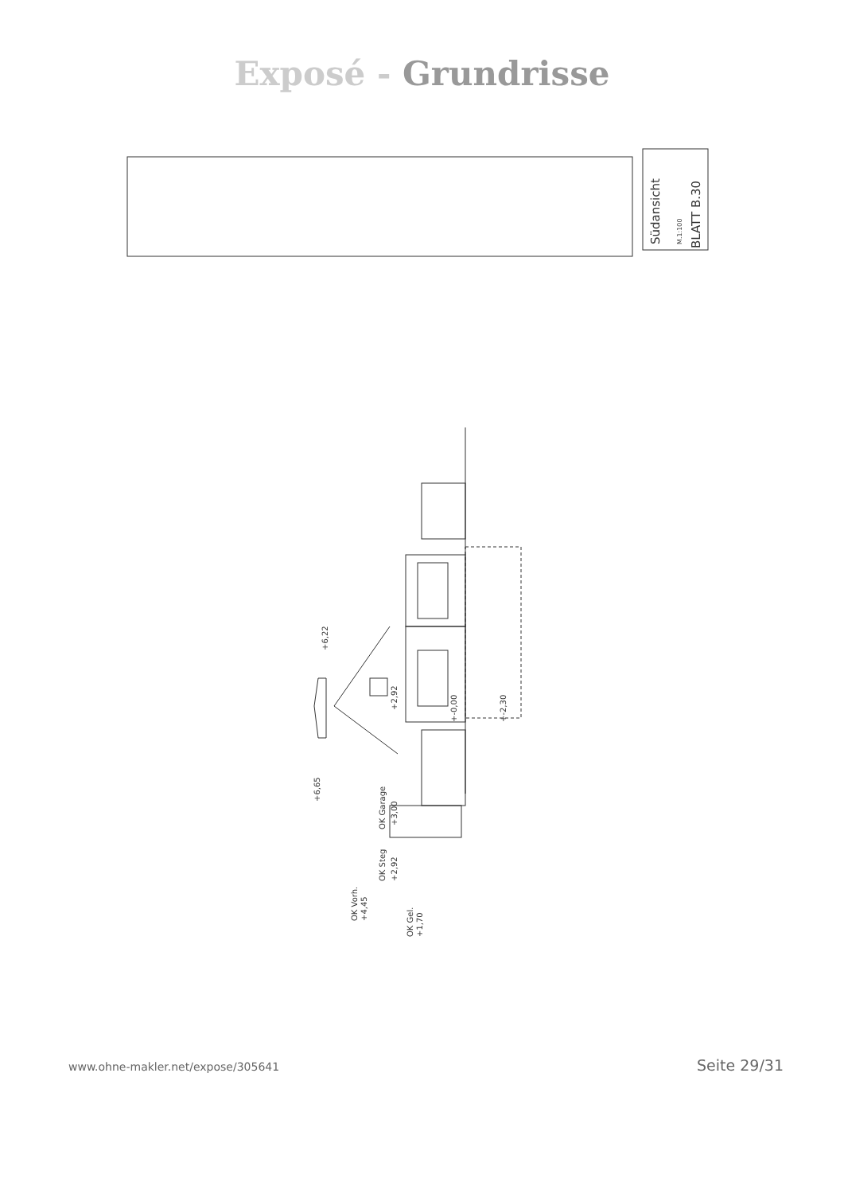Exposé - Grundrisse
Südansicht M.1:100
BLATT B.30
+6,22
+6,65
+2,92
+-0,00 +-2,30
OK Garage +3,00
OK Steg +2,92
OK Vorh. +4,45
OK Gel. +1,70
www.ohne-makler.net/expose/305641 Seite 29/31